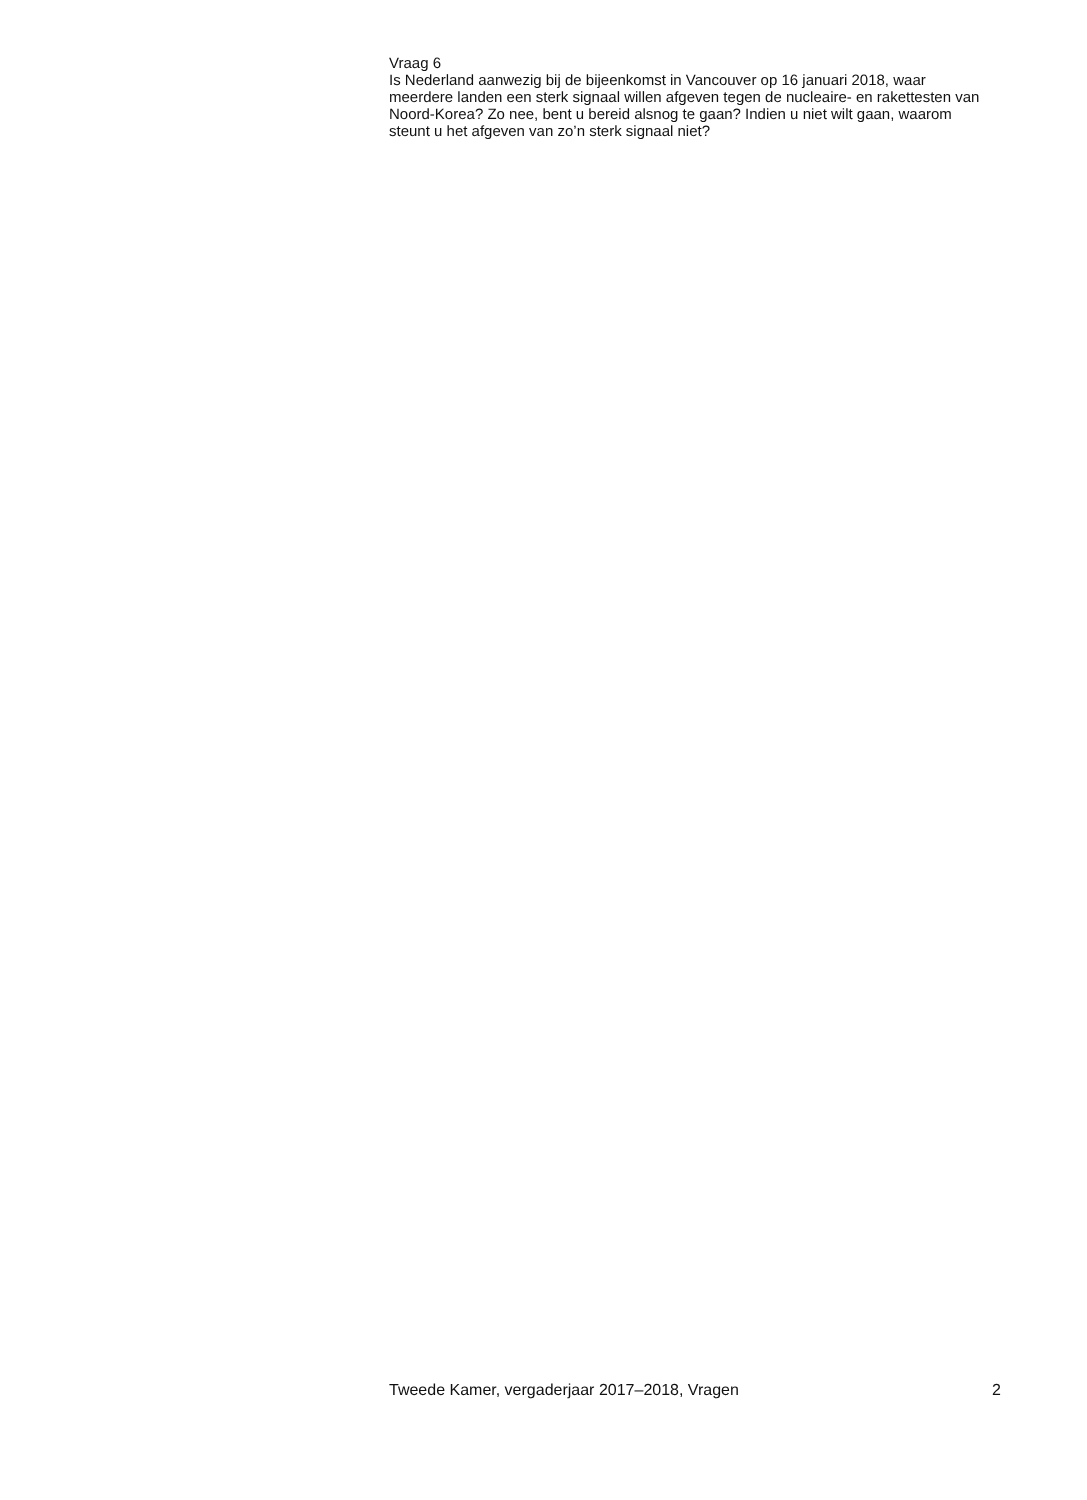Vraag 6
Is Nederland aanwezig bij de bijeenkomst in Vancouver op 16 januari 2018, waar meerdere landen een sterk signaal willen afgeven tegen de nucleaire- en rakettesten van Noord-Korea? Zo nee, bent u bereid alsnog te gaan? Indien u niet wilt gaan, waarom steunt u het afgeven van zo’n sterk signaal niet?
Tweede Kamer, vergaderjaar 2017–2018, Vragen 2